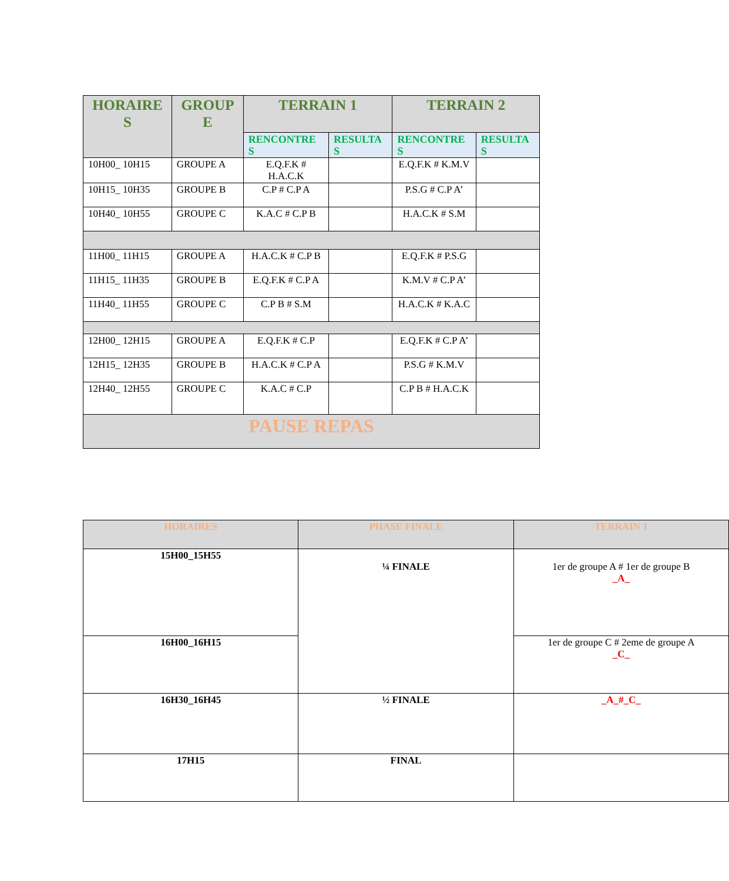| HORAIRE S | GROUP E | TERRAIN 1 | | TERRAIN 2 | |
| --- | --- | --- | --- | --- | --- |
| | | RENCONTRE S | RESULTA S | RENCONTRE S | RESULTA S |
| 10H00_ 10H15 | GROUPE A | E.Q.F.K # H.A.C.K | | E.Q.F.K # K.M.V | |
| 10H15_ 10H35 | GROUPE B | C.P # C.P A | | P.S.G # C.P A’ | |
| 10H40_ 10H55 | GROUPE C | K.A.C # C.P B | | H.A.C.K # S.M | |
| 11H00_ 11H15 | GROUPE A | H.A.C.K # C.P B | | E.Q.F.K # P.S.G | |
| 11H15_ 11H35 | GROUPE B | E.Q.F.K # C.P A | | K.M.V # C.P A’ | |
| 11H40_ 11H55 | GROUPE C | C.P B # S.M | | H.A.C.K # K.A.C | |
| 12H00_ 12H15 | GROUPE A | E.Q.F.K # C.P | | E.Q.F.K # C.P A’ | |
| 12H15_ 12H35 | GROUPE B | H.A.C.K # C.P A | | P.S.G # K.M.V | |
| 12H40_ 12H55 | GROUPE C | K.A.C # C.P | | C.P B # H.A.C.K | |
| PAUSE REPAS | | | | | |
| HORAIRES | PHASE FINALE | TERRAIN 1 |
| --- | --- | --- |
| 15H00_15H55 | ¼ FINALE | 1er de groupe A # 1er de groupe B _A_ |
| 16H00_16H15 | | 1er de groupe C # 2eme de groupe A _C_ |
| 16H30_16H45 | ½ FINALE | _A_#_C_ |
| 17H15 | FINAL | |